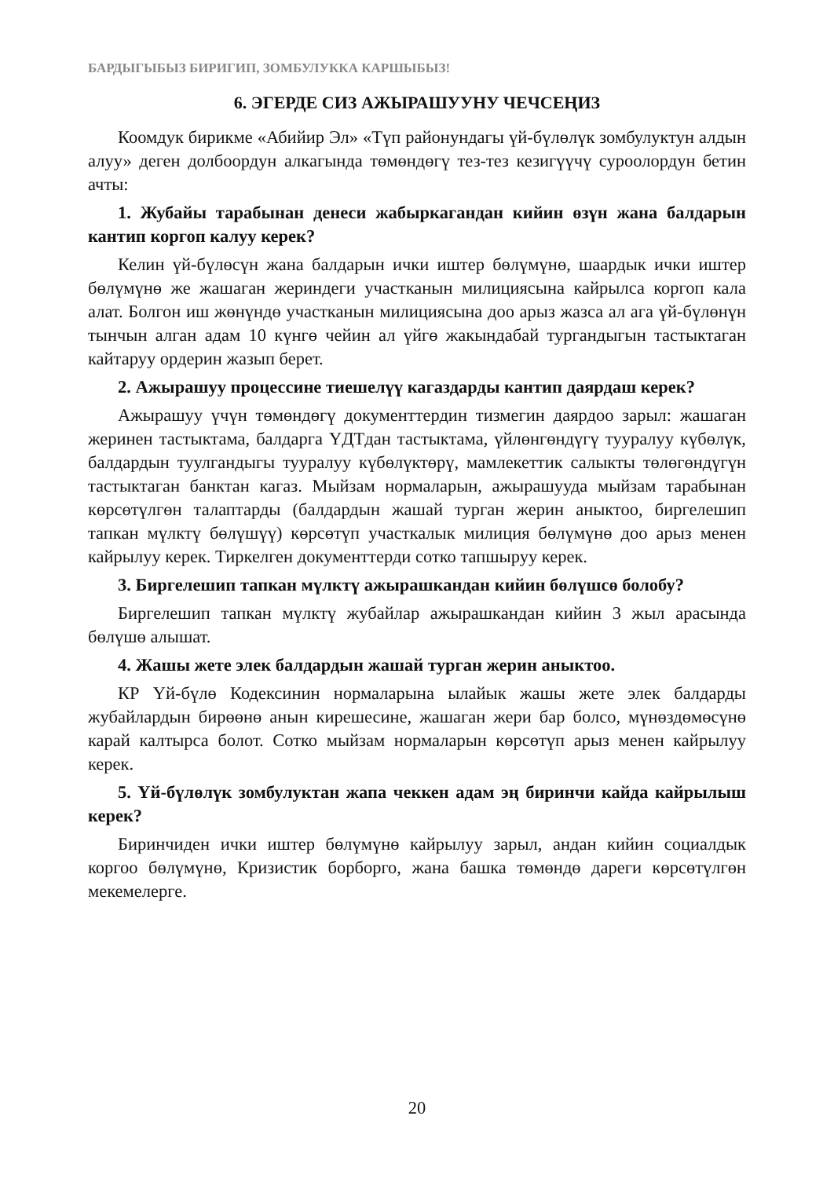БАРДЫГЫБЫЗ БИРИГИП, ЗОМБУЛУККА КАРШЫБЫЗ!
6. ЭГЕРДЕ СИЗ АЖЫРАШУУНУ ЧЕЧСЕҢИЗ
Коомдук бирикме «Абийир Эл» «Түп районундагы үй-бүлөлүк зомбулуктун алдын алуу» деген долбоордун алкагында төмөндөгү тез-тез кезигүүчү суроолордун бетин ачты:
1. Жубайы тарабынан денеси жабыркагандан кийин өзүн жана балдарын кантип коргоп калуу керек?
Келин үй-бүлөсүн жана балдарын ички иштер бөлүмүнө, шаардык ички иштер бөлүмүнө же жашаган жериндеги участканын милициясына кайрылса коргоп кала алат. Болгон иш жөнүндө участканын милициясына доо арыз жазса ал ага үй-бүлөнүн тынчын алган адам 10 күнгө чейин ал үйгө жакындабай тургандыгын тастыктаган кайтаруу ордерин жазып берет.
2. Ажырашуу процессине тиешелүү кагаздарды кантип даярдаш керек?
Ажырашуу үчүн төмөндөгү документтердин тизмегин даярдоо зарыл: жашаган жеринен тастыктама, балдарга ҮДТдан тастыктама, үйлөнгөндүгү тууралуу күбөлүк, балдардын туулгандыгы тууралуу күбөлүктөрү, мамлекеттик салыкты төлөгөндүгүн тастыктаган банктан кагаз. Мыйзам нормаларын, ажырашууда мыйзам тарабынан көрсөтүлгөн талаптарды (балдардын жашай турган жерин аныктоо, биргелешип тапкан мүлктү бөлүшүү) көрсөтүп участкалык милиция бөлүмүнө доо арыз менен кайрылуу керек. Тиркелген документтерди сотко тапшыруу керек.
3. Биргелешип тапкан мүлктү ажырашкандан кийин бөлүшсө болобу?
Биргелешип тапкан мүлктү жубайлар ажырашкандан кийин 3 жыл арасында бөлүшө алышат.
4. Жашы жете элек балдардын жашай турган жерин аныктоо.
КР Үй-бүлө Кодексинин нормаларына ылайык жашы жете элек балдарды жубайлардын бирөөнө анын кирешесине, жашаган жери бар болсо, мүнөздөмөсүнө карай калтырса болот. Сотко мыйзам нормаларын көрсөтүп арыз менен кайрылуу керек.
5. Үй-бүлөлүк зомбулуктан жапа чеккен адам эң биринчи кайда кайрылыш керек?
Биринчиден ички иштер бөлүмүнө кайрылуу зарыл, андан кийин социалдык коргоо бөлүмүнө, Кризистик борборго, жана башка төмөндө дареги көрсөтүлгөн мекемелерге.
20